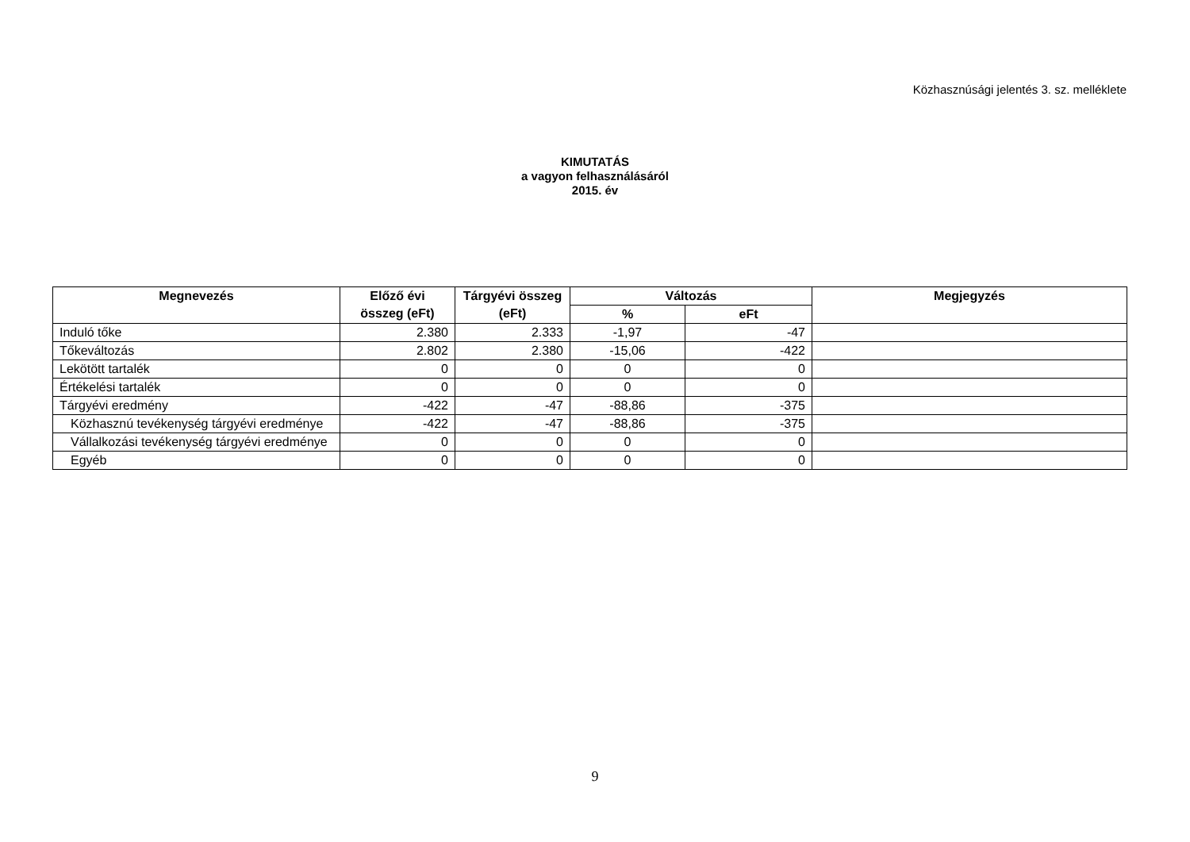Közhasznúsági jelentés 3. sz. melléklete
KIMUTATÁS
a vagyon felhasználásáról
2015. év
| Megnevezés | Előző évi összeg (eFt) | Tárgyévi összeg (eFt) | Változás | | Megjegyzés |
| --- | --- | --- | --- | --- | --- |
| | | | % | eFt | |
| Induló tőke | 2.380 | 2.333 | -1,97 | -47 | |
| Tőkeváltozás | 2.802 | 2.380 | -15,06 | -422 | |
| Lekötött tartalék | 0 | 0 | 0 | 0 | |
| Értékelési tartalék | 0 | 0 | 0 | 0 | |
| Tárgyévi eredmény | -422 | -47 | -88,86 | -375 | |
| Közhasznú tevékenység tárgyévi eredménye | -422 | -47 | -88,86 | -375 | |
| Vállalkozási tevékenység tárgyévi eredménye | 0 | 0 | 0 | 0 | |
| Egyéb | 0 | 0 | 0 | 0 | |
9